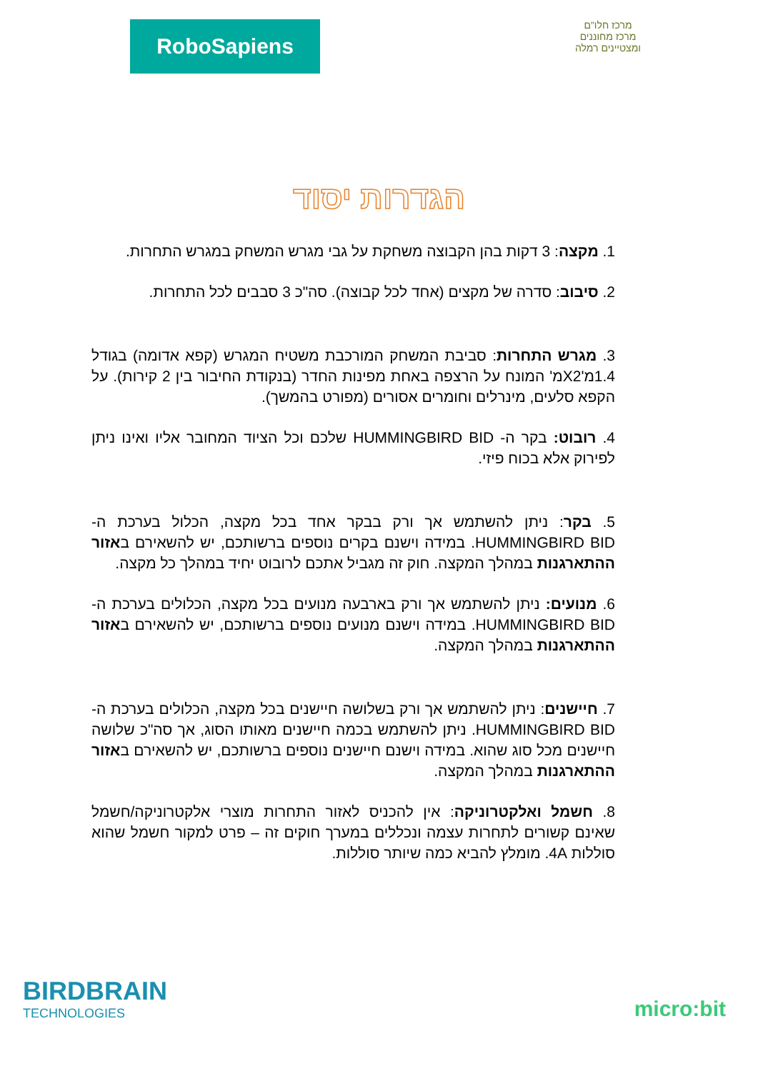RoboSapiens
מרכז חלו"ם
מרכז מחוננים ומצטיינים רמלה
הגדרות יסוד
1. מקצה: 3 דקות בהן הקבוצה משחקת על גבי מגרש המשחק במגרש התחרות.
2. סיבוב: סדרה של מקצים (אחד לכל קבוצה). סה"כ 3 סבבים לכל התחרות.
3. מגרש התחרות: סביבת המשחק המורכבת משטיח המגרש (קפא אדומה) בגודל 1.4מ'X2מ' המונח על הרצפה באחת מפינות החדר (בנקודת החיבור בין 2 קירות). על הקפא סלעים, מינרלים וחומרים אסורים (מפורט בהמשך).
4. רובוט: בקר ה- HUMMINGBIRD BID שלכם וכל הציוד המחובר אליו ואינו ניתן לפירוק אלא בכוח פיזי.
5. בקר: ניתן להשתמש אך ורק בבקר אחד בכל מקצה, הכלול בערכת ה- HUMMINGBIRD BID. במידה וישנם בקרים נוספים ברשותכם, יש להשאירם באזור ההתארגנות במהלך המקצה. חוק זה מגביל אתכם לרובוט יחיד במהלך כל מקצה.
6. מנועים: ניתן להשתמש אך ורק בארבעה מנועים בכל מקצה, הכלולים בערכת ה- HUMMINGBIRD BID. במידה וישנם מנועים נוספים ברשותכם, יש להשאירם באזור ההתארגנות במהלך המקצה.
7. חיישנים: ניתן להשתמש אך ורק בשלושה חיישנים בכל מקצה, הכלולים בערכת ה- HUMMINGBIRD BID. ניתן להשתמש בכמה חיישנים מאותו הסוג, אך סה"כ שלושה חיישנים מכל סוג שהוא. במידה וישנם חיישנים נוספים ברשותכם, יש להשאירם באזור ההתארגנות במהלך המקצה.
8. חשמל ואלקטרוניקה: אין להכניס לאזור התחרות מוצרי אלקטרוניקה/חשמל שאינם קשורים לתחרות עצמה ונכללים במערך חוקים זה – פרט למקור חשמל שהוא סוללות 4A. מומלץ להביא כמה שיותר סוללות.
BIRDBRAIN
TECHNOLOGIES
micro:bit